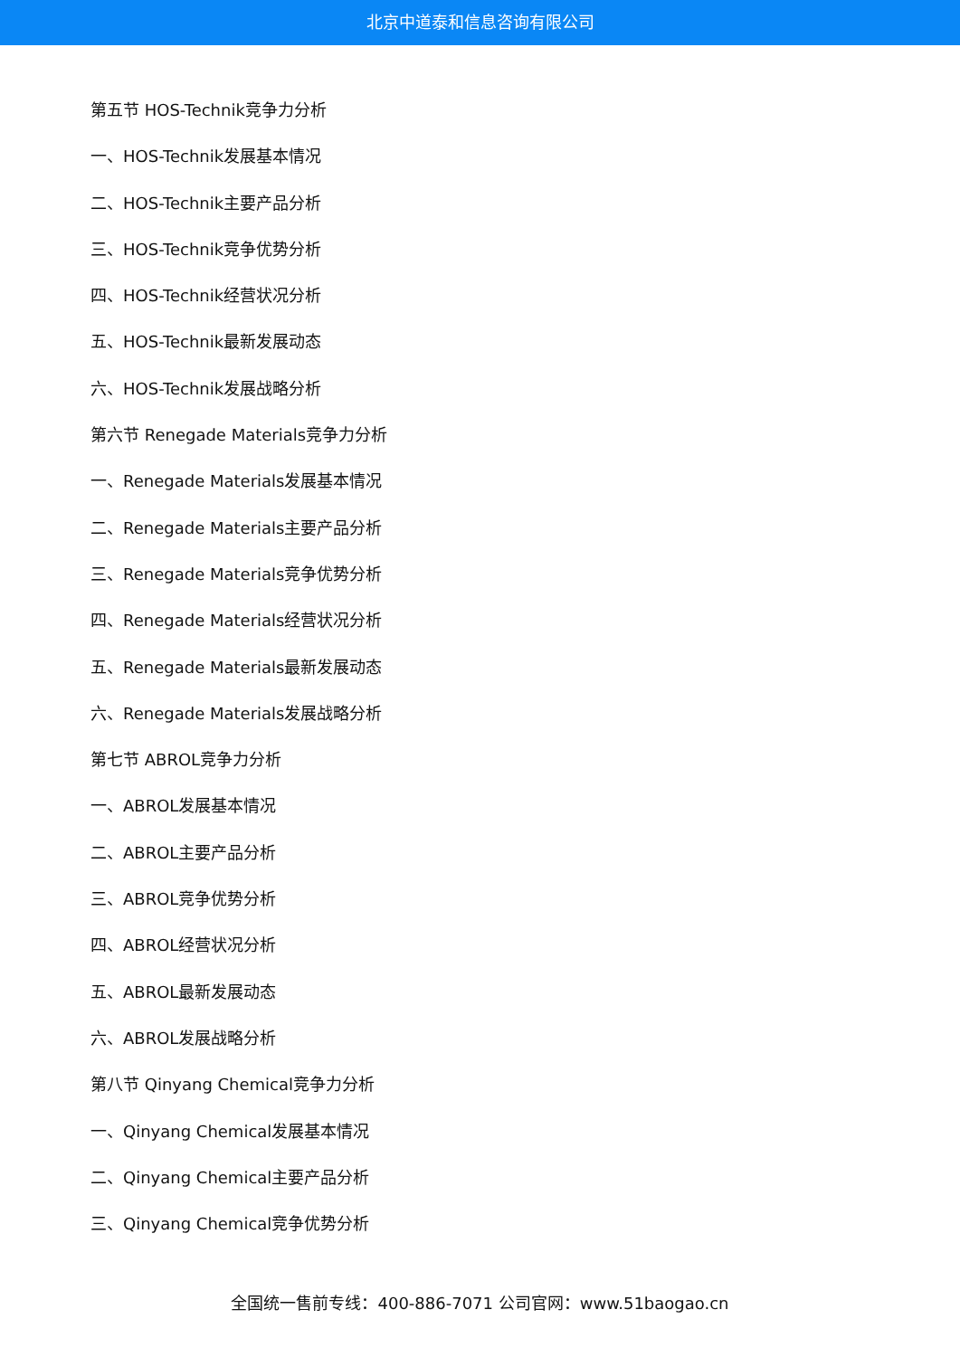北京中道泰和信息咨询有限公司
第五节 HOS-Technik竞争力分析
一、HOS-Technik发展基本情况
二、HOS-Technik主要产品分析
三、HOS-Technik竞争优势分析
四、HOS-Technik经营状况分析
五、HOS-Technik最新发展动态
六、HOS-Technik发展战略分析
第六节 Renegade Materials竞争力分析
一、Renegade Materials发展基本情况
二、Renegade Materials主要产品分析
三、Renegade Materials竞争优势分析
四、Renegade Materials经营状况分析
五、Renegade Materials最新发展动态
六、Renegade Materials发展战略分析
第七节 ABROL竞争力分析
一、ABROL发展基本情况
二、ABROL主要产品分析
三、ABROL竞争优势分析
四、ABROL经营状况分析
五、ABROL最新发展动态
六、ABROL发展战略分析
第八节 Qinyang Chemical竞争力分析
一、Qinyang Chemical发展基本情况
二、Qinyang Chemical主要产品分析
三、Qinyang Chemical竞争优势分析
全国统一售前专线：400-886-7071 公司官网：www.51baogao.cn